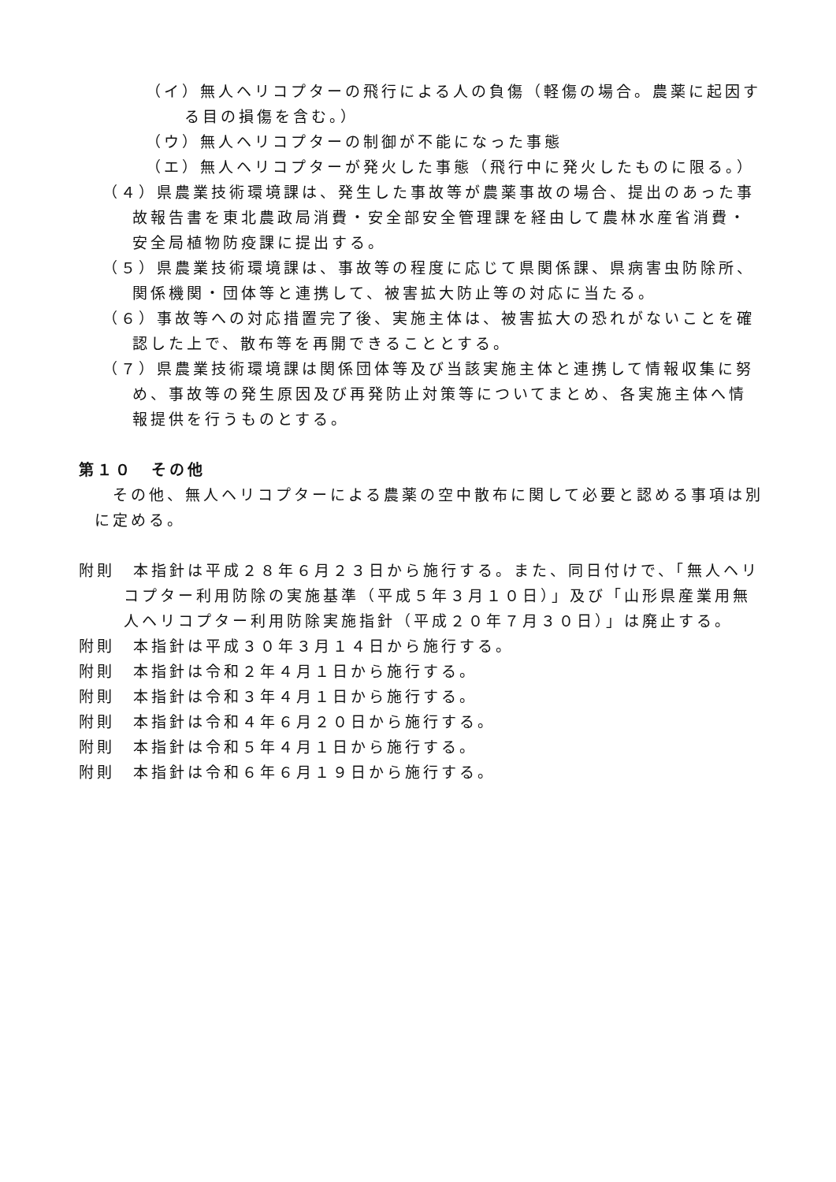（イ）無人ヘリコプターの飛行による人の負傷（軽傷の場合。農薬に起因する目の損傷を含む。）
（ウ）無人ヘリコプターの制御が不能になった事態
（エ）無人ヘリコプターが発火した事態（飛行中に発火したものに限る。）
（４）県農業技術環境課は、発生した事故等が農薬事故の場合、提出のあった事故報告書を東北農政局消費・安全部安全管理課を経由して農林水産省消費・安全局植物防疫課に提出する。
（５）県農業技術環境課は、事故等の程度に応じて県関係課、県病害虫防除所、関係機関・団体等と連携して、被害拡大防止等の対応に当たる。
（６）事故等への対応措置完了後、実施主体は、被害拡大の恐れがないことを確認した上で、散布等を再開できることとする。
（７）県農業技術環境課は関係団体等及び当該実施主体と連携して情報収集に努め、事故等の発生原因及び再発防止対策等についてまとめ、各実施主体へ情報提供を行うものとする。
第１０　その他
その他、無人ヘリコプターによる農薬の空中散布に関して必要と認める事項は別に定める。
附則　本指針は平成２８年６月２３日から施行する。また、同日付けで、「無人ヘリコプター利用防除の実施基準（平成５年３月１０日）」及び「山形県産業用無人ヘリコプター利用防除実施指針（平成２０年７月３０日）」は廃止する。
附則　本指針は平成３０年３月１４日から施行する。
附則　本指針は令和２年４月１日から施行する。
附則　本指針は令和３年４月１日から施行する。
附則　本指針は令和４年６月２０日から施行する。
附則　本指針は令和５年４月１日から施行する。
附則　本指針は令和６年６月１９日から施行する。